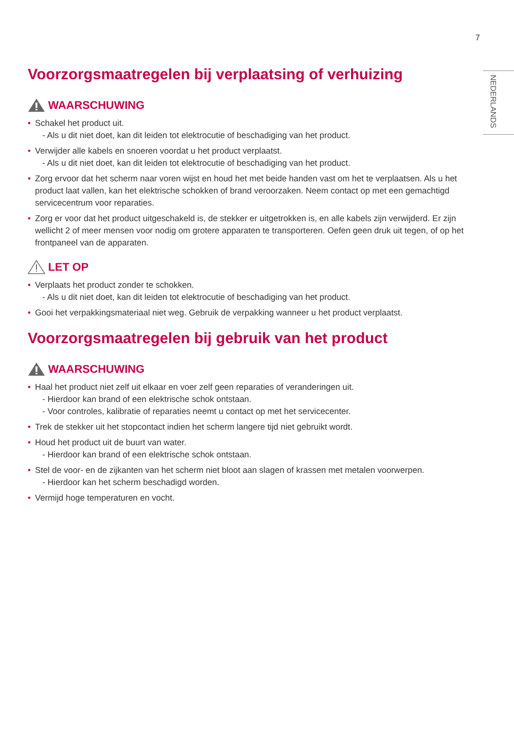7
NEDERLANDS
Voorzorgsmaatregelen bij verplaatsing of verhuizing
WAARSCHUWING
• Schakel het product uit.
- Als u dit niet doet, kan dit leiden tot elektrocutie of beschadiging van het product.
• Verwijder alle kabels en snoeren voordat u het product verplaatst.
- Als u dit niet doet, kan dit leiden tot elektrocutie of beschadiging van het product.
• Zorg ervoor dat het scherm naar voren wijst en houd het met beide handen vast om het te verplaatsen. Als u het product laat vallen, kan het elektrische schokken of brand veroorzaken. Neem contact op met een gemachtigd servicecentrum voor reparaties.
• Zorg er voor dat het product uitgeschakeld is, de stekker er uitgetrokken is, en alle kabels zijn verwijderd. Er zijn wellicht 2 of meer mensen voor nodig om grotere apparaten te transporteren. Oefen geen druk uit tegen, of op het frontpaneel van de apparaten.
LET OP
• Verplaats het product zonder te schokken.
- Als u dit niet doet, kan dit leiden tot elektrocutie of beschadiging van het product.
• Gooi het verpakkingsmateriaal niet weg. Gebruik de verpakking wanneer u het product verplaatst.
Voorzorgsmaatregelen bij gebruik van het product
WAARSCHUWING
• Haal het product niet zelf uit elkaar en voer zelf geen reparaties of veranderingen uit.
- Hierdoor kan brand of een elektrische schok ontstaan.
- Voor controles, kalibratie of reparaties neemt u contact op met het servicecenter.
• Trek de stekker uit het stopcontact indien het scherm langere tijd niet gebruikt wordt.
• Houd het product uit de buurt van water.
- Hierdoor kan brand of een elektrische schok ontstaan.
• Stel de voor- en de zijkanten van het scherm niet bloot aan slagen of krassen met metalen voorwerpen.
- Hierdoor kan het scherm beschadigd worden.
• Vermijd hoge temperaturen en vocht.